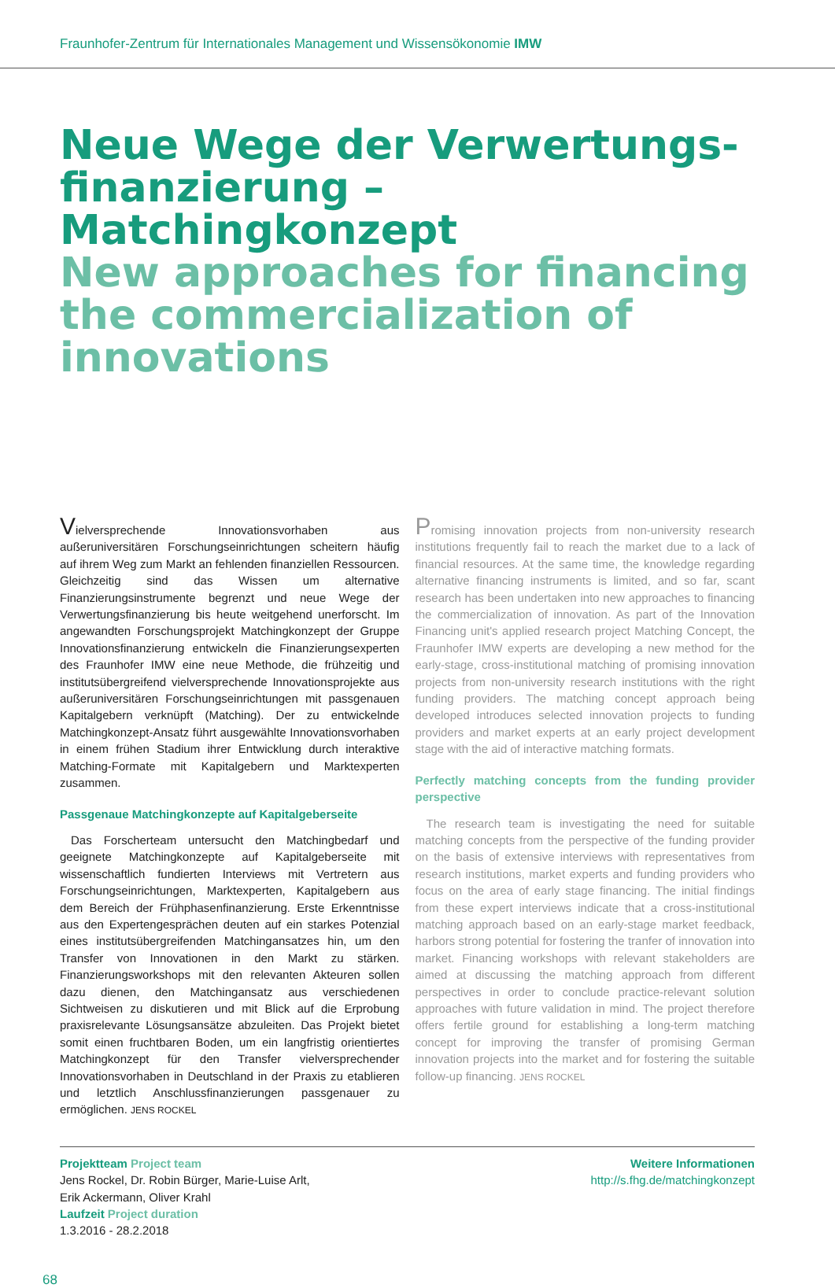Fraunhofer-Zentrum für Internationales Management und Wissensökonomie IMW
Neue Wege der Verwertungs-
finanzierung – Matchingkonzept
New approaches for financing the commercialization of innovations
Vielversprechende Innovationsvorhaben aus außeruniversitären Forschungseinrichtungen scheitern häufig auf ihrem Weg zum Markt an fehlenden finanziellen Ressourcen. Gleichzeitig sind das Wissen um alternative Finanzierungsinstrumente begrenzt und neue Wege der Verwertungsfinanzierung bis heute weitgehend unerforscht. Im angewandten Forschungsprojekt Matchingkonzept der Gruppe Innovationsfinanzierung entwickeln die Finanzierungsexperten des Fraunhofer IMW eine neue Methode, die frühzeitig und institutsübergreifend vielversprechende Innovationsprojekte aus außeruniversitären Forschungseinrichtungen mit passgenauen Kapitalgebern verknüpft (Matching). Der zu entwickelnde Matchingkonzept-Ansatz führt ausgewählte Innovationsvorhaben in einem frühen Stadium ihrer Entwicklung durch interaktive Matching-Formate mit Kapitalgebern und Marktexperten zusammen.
Passgenaue Matchingkonzepte auf Kapitalgeberseite
Das Forscherteam untersucht den Matchingbedarf und geeignete Matchingkonzepte auf Kapitalgeberseite mit wissenschaftlich fundierten Interviews mit Vertretern aus Forschungseinrichtungen, Marktexperten, Kapitalgebern aus dem Bereich der Frühphasenfinanzierung. Erste Erkenntnisse aus den Expertengesprächen deuten auf ein starkes Potenzial eines institutsübergreifenden Matchingansatzes hin, um den Transfer von Innovationen in den Markt zu stärken. Finanzierungsworkshops mit den relevanten Akteuren sollen dazu dienen, den Matchingansatz aus verschiedenen Sichtweisen zu diskutieren und mit Blick auf die Erprobung praxisrelevante Lösungsansätze abzuleiten. Das Projekt bietet somit einen fruchtbaren Boden, um ein langfristig orientiertes Matchingkonzept für den Transfer vielversprechender Innovationsvorhaben in Deutschland in der Praxis zu etablieren und letztlich Anschlussfinanzierungen passgenauer zu ermöglichen. JENS ROCKEL
Promising innovation projects from non-university research institutions frequently fail to reach the market due to a lack of financial resources. At the same time, the knowledge regarding alternative financing instruments is limited, and so far, scant research has been undertaken into new approaches to financing the commercialization of innovation. As part of the Innovation Financing unit's applied research project Matching Concept, the Fraunhofer IMW experts are developing a new method for the early-stage, cross-institutional matching of promising innovation projects from non-university research institutions with the right funding providers. The matching concept approach being developed introduces selected innovation projects to funding providers and market experts at an early project development stage with the aid of interactive matching formats.
Perfectly matching concepts from the funding provider perspective
The research team is investigating the need for suitable matching concepts from the perspective of the funding provider on the basis of extensive interviews with representatives from research institutions, market experts and funding providers who focus on the area of early stage financing. The initial findings from these expert interviews indicate that a cross-institutional matching approach based on an early-stage market feedback, harbors strong potential for fostering the tranfer of innovation into market. Financing workshops with relevant stakeholders are aimed at discussing the matching approach from different perspectives in order to conclude practice-relevant solution approaches with future validation in mind. The project therefore offers fertile ground for establishing a long-term matching concept for improving the transfer of promising German innovation projects into the market and for fostering the suitable follow-up financing. JENS ROCKEL
Projektteam Project team
Jens Rockel, Dr. Robin Bürger, Marie-Luise Arlt,
Erik Ackermann, Oliver Krahl
Laufzeit Project duration
1.3.2016 - 28.2.2018
Weitere Informationen
http://s.fhg.de/matchingkonzept
68